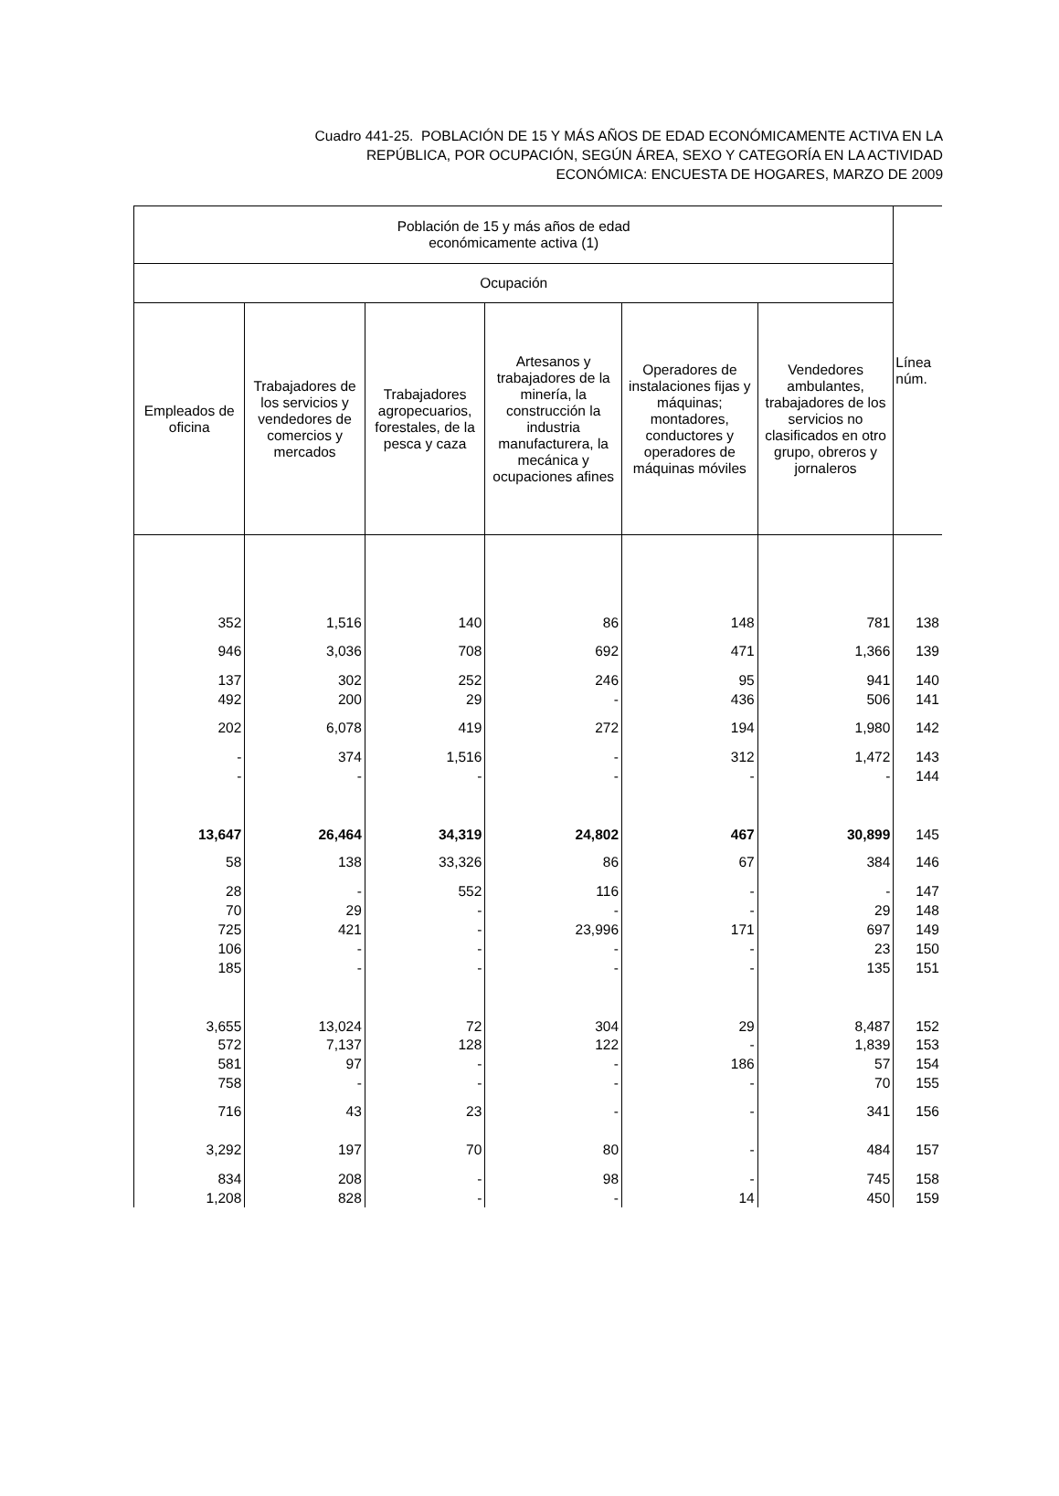Cuadro 441-25. POBLACIÓN DE 15 Y MÁS AÑOS DE EDAD ECONÓMICAMENTE ACTIVA EN LA
REPÚBLICA, POR OCUPACIÓN, SEGÚN ÁREA, SEXO Y CATEGORÍA EN LA ACTIVIDAD
ECONÓMICA: ENCUESTA DE HOGARES, MARZO DE 2009
| Población de 15 y más años de edad económicamente activa (1) | | | | | | Línea núm. |
| --- | --- | --- | --- | --- | --- | --- |
| Ocupación | | | | | | |
| Empleados de oficina | Trabajadores de los servicios y vendedores de comercios y mercados | Trabajadores agropecuarios, forestales, de la pesca y caza | Artesanos y trabajadores de la minería, la construcción la industria manufacturera, la mecánica y ocupaciones afines | Operadores de instalaciones fijas y máquinas; montadores, conductores y operadores de máquinas móviles | Vendedores ambulantes, trabajadores de los servicios no clasificados en otro grupo, obreros y jornaleros | |
| 352 | 1,516 | 140 | 86 | 148 | 781 | 138 |
| 946 | 3,036 | 708 | 692 | 471 | 1,366 | 139 |
| 137 | 302 | 252 | 246 | 95 | 941 | 140 |
| 492 | 200 | 29 | - | 436 | 506 | 141 |
| 202 | 6,078 | 419 | 272 | 194 | 1,980 | 142 |
| - | 374 | 1,516 | - | 312 | 1,472 | 143 |
| - | - | - | - | - | - | 144 |
| 13,647 | 26,464 | 34,319 | 24,802 | 467 | 30,899 | 145 |
| 58 | 138 | 33,326 | 86 | 67 | 384 | 146 |
| 28 | - | 552 | 116 | - | - | 147 |
| 70 | 29 | - | - | - | 29 | 148 |
| 725 | 421 | - | 23,996 | 171 | 697 | 149 |
| 106 | - | - | - | - | 23 | 150 |
| 185 | - | - | - | - | 135 | 151 |
| 3,655 | 13,024 | 72 | 304 | 29 | 8,487 | 152 |
| 572 | 7,137 | 128 | 122 | - | 1,839 | 153 |
| 581 | 97 | - | - | 186 | 57 | 154 |
| 758 | - | - | - | - | 70 | 155 |
| 716 | 43 | 23 | - | - | 341 | 156 |
| 3,292 | 197 | 70 | 80 | - | 484 | 157 |
| 834 | 208 | - | 98 | - | 745 | 158 |
| 1,208 | 828 | - | - | 14 | 450 | 159 |